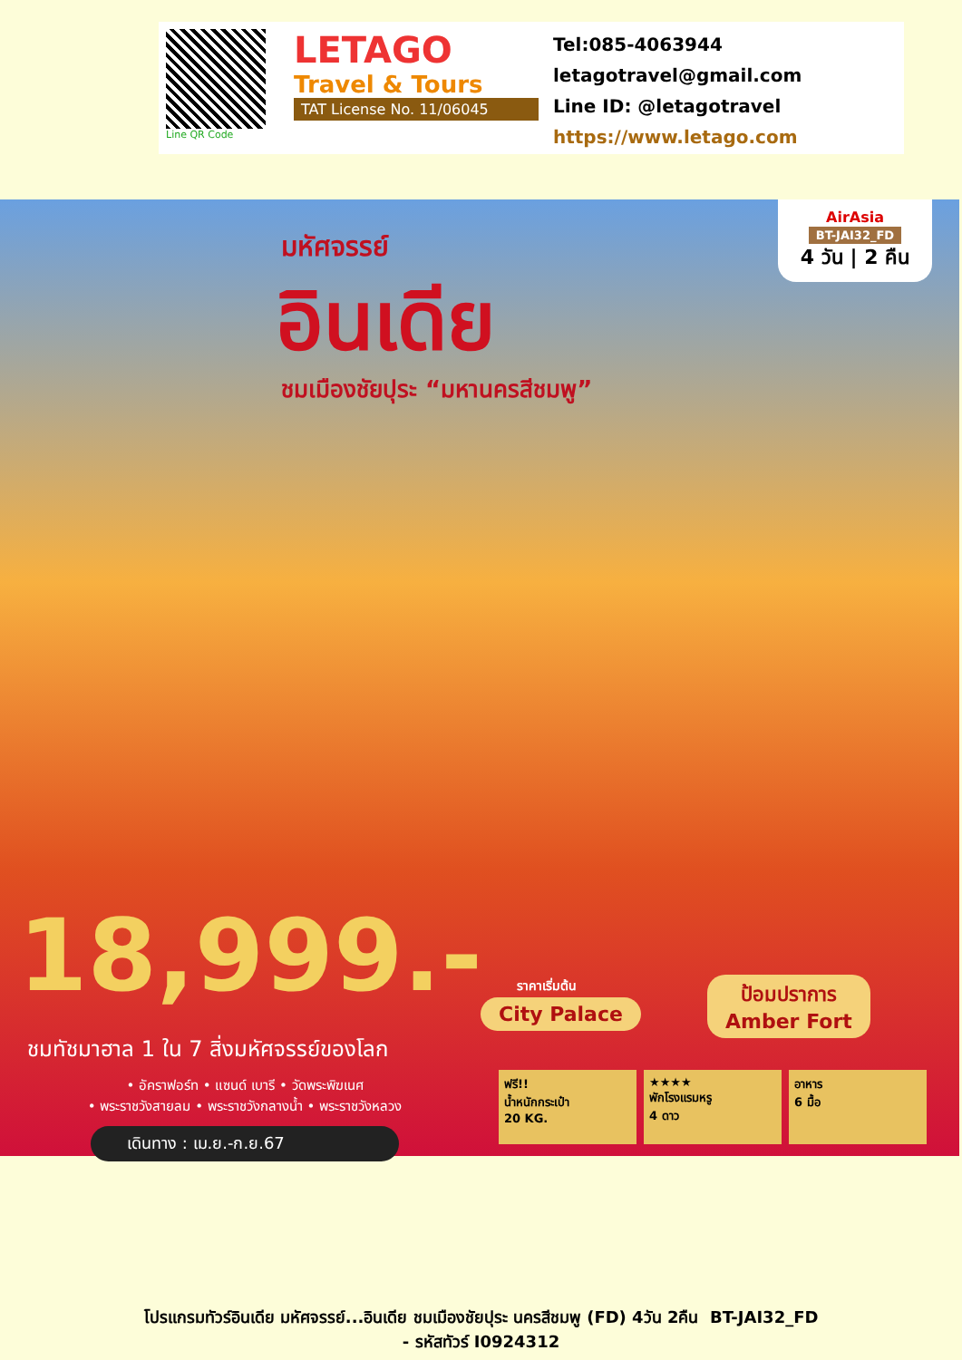Line QR Code
LETAGO
Travel & Tours
TAT License No. 11/06045
Tel:085-4063944
letagotravel@gmail.com
Line ID: @letagotravel
https://www.letago.com
มหัศจรรย์
อินเดีย
ชมเมืองชัยปุระ “มหานครสีชมพู”
AirAsia
BT-JAI32_FD
4 วัน | 2 คืน
18,999.- ราคาเริ่มต้น
ชมทัชมาฮาล 1 ใน 7 สิ่งมหัศจรรย์ของโลก
• อัคราฟอร์ท • แซนด์ เบารี • วัดพระพิฆเนศ
• พระราชวังสายลม • พระราชวังกลางน้ำ • พระราชวังหลวง
เดินทาง : เม.ย.-ก.ย.67
City Palace
ป้อมปราการ
Amber Fort
ฟรี!!
น้ำหนักกระเป๋า
20 KG.
★★★★
พักโรงแรมหรู
4 ดาว
อาหาร
6 มื้อ
โปรแกรมทัวร์อินเดีย มหัศจรรย์...อินเดีย ชมเมืองชัยปุระ นครสีชมพู (FD) 4วัน 2คืน BT-JAI32_FD
- รหัสทัวร์ I0924312